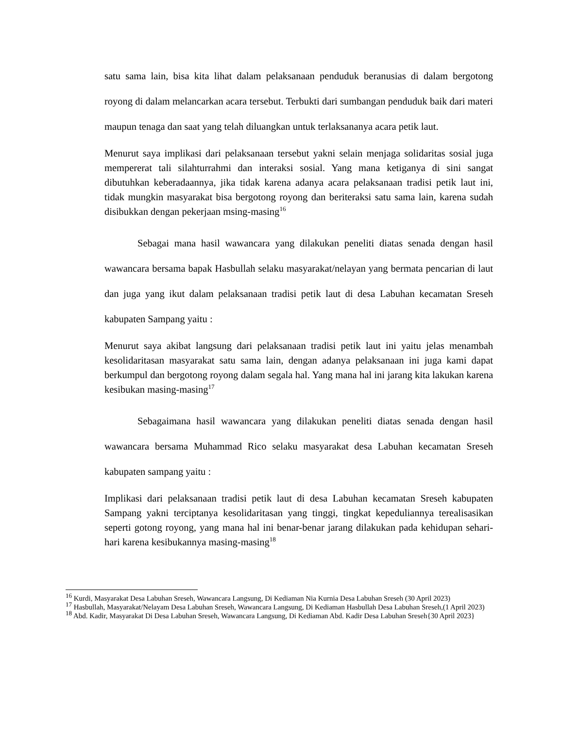satu sama lain, bisa kita lihat dalam pelaksanaan penduduk beranusias di dalam bergotong royong di dalam melancarkan acara tersebut. Terbukti dari sumbangan penduduk baik dari materi maupun tenaga dan saat yang telah diluangkan untuk terlaksananya acara petik laut.
Menurut saya implikasi dari pelaksanaan tersebut yakni selain menjaga solidaritas sosial juga mempererat tali silahturrahmi dan interaksi sosial. Yang mana ketiganya di sini sangat dibutuhkan keberadaannya, jika tidak karena adanya acara pelaksanaan tradisi petik laut ini, tidak mungkin masyarakat bisa bergotong royong dan beriteraksi satu sama lain, karena sudah disibukkan dengan pekerjaan msing-masing<sup>16</sup>
Sebagai mana hasil wawancara yang dilakukan peneliti diatas senada dengan hasil wawancara bersama bapak Hasbullah selaku masyarakat/nelayan yang bermata pencarian di laut dan juga yang ikut dalam pelaksanaan tradisi petik laut di desa Labuhan kecamatan Sreseh kabupaten Sampang yaitu :
Menurut saya akibat langsung dari pelaksanaan tradisi petik laut ini yaitu jelas menambah kesolidaritasan masyarakat satu sama lain, dengan adanya pelaksanaan ini juga kami dapat berkumpul dan bergotong royong dalam segala hal. Yang mana hal ini jarang kita lakukan karena kesibukan masing-masing<sup>17</sup>
Sebagaimana hasil wawancara yang dilakukan peneliti diatas senada dengan hasil wawancara bersama Muhammad Rico selaku masyarakat desa Labuhan kecamatan Sreseh kabupaten sampang yaitu :
Implikasi dari pelaksanaan tradisi petik laut di desa Labuhan kecamatan Sreseh kabupaten Sampang yakni terciptanya kesolidaritasan yang tinggi, tingkat kepeduliannya terealisasikan seperti gotong royong, yang mana hal ini benar-benar jarang dilakukan pada kehidupan sehari-hari karena kesibukannya masing-masing<sup>18</sup>
<sup>16</sup> Kurdi, Masyarakat Desa Labuhan Sreseh, Wawancara Langsung, Di Kediaman Nia Kurnia Desa Labuhan Sreseh (30 April 2023)
<sup>17</sup> Hasbullah, Masyarakat/Nelayam Desa Labuhan Sreseh, Wawancara Langsung, Di Kediaman Hasbullah Desa Labuhan Sreseh,(1 April 2023)
<sup>18</sup> Abd. Kadir, Masyarakat Di Desa Labuhan Sreseh, Wawancara Langsung, Di Kediaman Abd. Kadir Desa Labuhan Sreseh{30 April 2023}